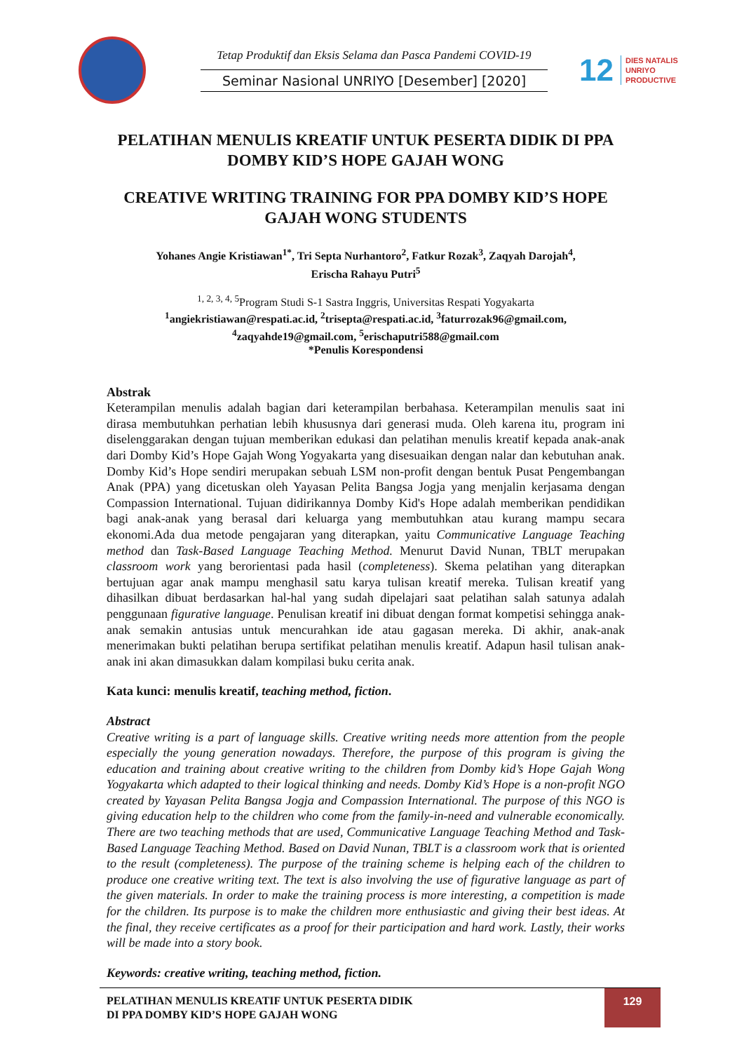Tetap Produktif dan Eksis Selama dan Pasca Pandemi COVID-19
Seminar Nasional UNRIYO [Desember] [2020]
12 DIES NATALIS
UNRIYO
PRODUCTIVE
PELATIHAN MENULIS KREATIF UNTUK PESERTA DIDIK DI PPA DOMBY KID’S HOPE GAJAH WONG
CREATIVE WRITING TRAINING FOR PPA DOMBY KID’S HOPE GAJAH WONG STUDENTS
Yohanes Angie Kristiawan<sup>1*</sup>, Tri Septa Nurhantoro<sup>2</sup>, Fatkur Rozak<sup>3</sup>, Zaqyah Darojah<sup>4</sup>,
Erischa Rahayu Putri<sup>5</sup>
<sup>1, 2, 3, 4, 5</sup>Program Studi S-1 Sastra Inggris, Universitas Respati Yogyakarta
<sup>1</sup> angiekristiawan@respati.ac.id, <sup>2</sup>trisepta@respati.ac.id, <sup>3</sup>faturrozak96@gmail.com,
<sup>4</sup> zaqyahde19@gmail.com, <sup>5</sup>erischaputri588@gmail.com
*Penulis Korespondensi
Abstrak
Keterampilan menulis adalah bagian dari keterampilan berbahasa. Keterampilan menulis saat ini dirasa membutuhkan perhatian lebih khususnya dari generasi muda. Oleh karena itu, program ini diselenggarakan dengan tujuan memberikan edukasi dan pelatihan menulis kreatif kepada anak-anak dari Domby Kid’s Hope Gajah Wong Yogyakarta yang disesuaikan dengan nalar dan kebutuhan anak. Domby Kid’s Hope sendiri merupakan sebuah LSM non-profit dengan bentuk Pusat Pengembangan Anak (PPA) yang dicetuskan oleh Yayasan Pelita Bangsa Jogja yang menjalin kerjasama dengan Compassion International. Tujuan didirikannya Domby Kid's Hope adalah memberikan pendidikan bagi anak-anak yang berasal dari keluarga yang membutuhkan atau kurang mampu secara ekonomi.Ada dua metode pengajaran yang diterapkan, yaitu Communicative Language Teaching method dan Task-Based Language Teaching Method. Menurut David Nunan, TBLT merupakan classroom work yang berorientasi pada hasil (completeness). Skema pelatihan yang diterapkan bertujuan agar anak mampu menghasil satu karya tulisan kreatif mereka. Tulisan kreatif yang dihasilkan dibuat berdasarkan hal-hal yang sudah dipelajari saat pelatihan salah satunya adalah penggunaan figurative language. Penulisan kreatif ini dibuat dengan format kompetisi sehingga anak-anak semakin antusias untuk mencurahkan ide atau gagasan mereka. Di akhir, anak-anak menerimakan bukti pelatihan berupa sertifikat pelatihan menulis kreatif. Adapun hasil tulisan anak-anak ini akan dimasukkan dalam kompilasi buku cerita anak.
Kata kunci: menulis kreatif, teaching method, fiction.
Abstract
Creative writing is a part of language skills. Creative writing needs more attention from the people especially the young generation nowadays. Therefore, the purpose of this program is giving the education and training about creative writing to the children from Domby kid’s Hope Gajah Wong Yogyakarta which adapted to their logical thinking and needs. Domby Kid’s Hope is a non-profit NGO created by Yayasan Pelita Bangsa Jogja and Compassion International. The purpose of this NGO is giving education help to the children who come from the family-in-need and vulnerable economically. There are two teaching methods that are used, Communicative Language Teaching Method and Task-Based Language Teaching Method. Based on David Nunan, TBLT is a classroom work that is oriented to the result (completeness). The purpose of the training scheme is helping each of the children to produce one creative writing text. The text is also involving the use of figurative language as part of the given materials. In order to make the training process is more interesting, a competition is made for the children. Its purpose is to make the children more enthusiastic and giving their best ideas. At the final, they receive certificates as a proof for their participation and hard work. Lastly, their works will be made into a story book.
Keywords: creative writing, teaching method, fiction.
PELATIHAN MENULIS KREATIF UNTUK PESERTA DIDIK
DI PPA DOMBY KID’S HOPE GAJAH WONG
129